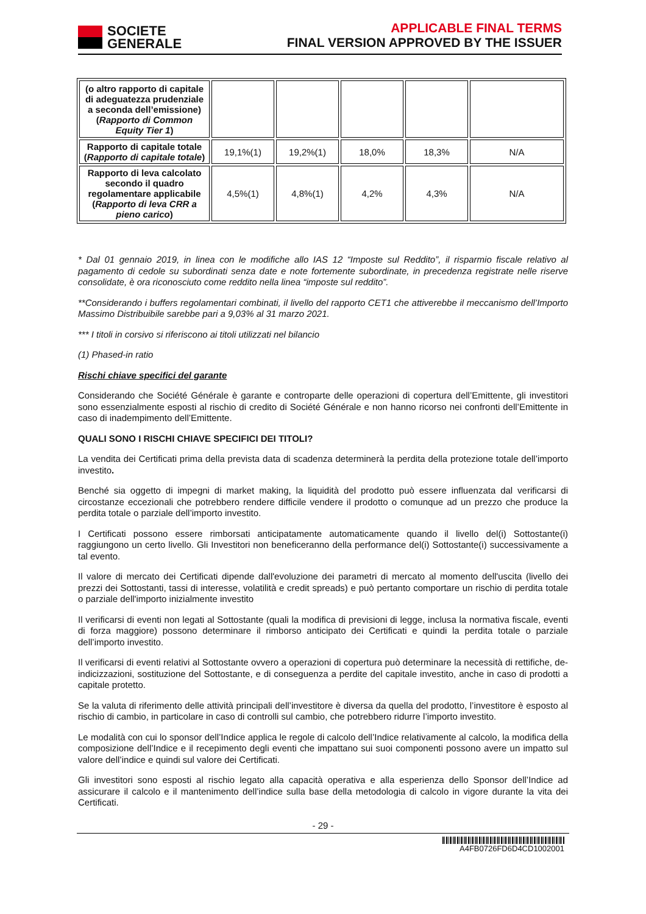SOCIETE
GENERALE
APPLICABLE FINAL TERMS
FINAL VERSION APPROVED BY THE ISSUER
| (o altro rapporto di capitale di adeguatezza prudenziale a seconda dell’emissione) ( Rapporto di Common Equity Tier 1 ) | | | | | |
| Rapporto di capitale totale ( Rapporto di capitale totale ) | 19,1%(1) | 19,2%(1) | 18,0% | 18,3% | N/A |
| Rapporto di leva calcolato secondo il quadro regolamentare applicabile ( Rapporto di leva CRR a pieno carico ) | 4,5%(1) | 4,8%(1) | 4,2% | 4,3% | N/A |
* Dal 01 gennaio 2019, in linea con le modifiche allo IAS 12 “Imposte sul Reddito”, il risparmio fiscale relativo al pagamento di cedole su subordinati senza date e note fortemente subordinate, in precedenza registrate nelle riserve consolidate, è ora riconosciuto come reddito nella linea “imposte sul reddito”.
**Considerando i buffers regolamentari combinati, il livello del rapporto CET1 che attiverebbe il meccanismo dell’Importo Massimo Distribuibile sarebbe pari a 9,03% al 31 marzo 2021.
*** I titoli in corsivo si riferiscono ai titoli utilizzati nel bilancio
(1) Phased-in ratio
Rischi chiave specifici del garante
Considerando che Société Générale è garante e controparte delle operazioni di copertura dell’Emittente, gli investitori sono essenzialmente esposti al rischio di credito di Société Générale e non hanno ricorso nei confronti dell’Emittente in caso di inadempimento dell’Emittente.
QUALI SONO I RISCHI CHIAVE SPECIFICI DEI TITOLI?
La vendita dei Certificati prima della prevista data di scadenza determinerà la perdita della protezione totale dell’importo investito.
Benché sia oggetto di impegni di market making, la liquidità del prodotto può essere influenzata dal verificarsi di circostanze eccezionali che potrebbero rendere difficile vendere il prodotto o comunque ad un prezzo che produce la perdita totale o parziale dell’importo investito.
I Certificati possono essere rimborsati anticipatamente automaticamente quando il livello del(i) Sottostante(i) raggiungono un certo livello. Gli Investitori non beneficeranno della performance del(i) Sottostante(i) successivamente a tal evento.
Il valore di mercato dei Certificati dipende dall'evoluzione dei parametri di mercato al momento dell'uscita (livello dei prezzi dei Sottostanti, tassi di interesse, volatilità e credit spreads) e può pertanto comportare un rischio di perdita totale o parziale dell'importo inizialmente investito
Il verificarsi di eventi non legati al Sottostante (quali la modifica di previsioni di legge, inclusa la normativa fiscale, eventi di forza maggiore) possono determinare il rimborso anticipato dei Certificati e quindi la perdita totale o parziale dell’importo investito.
Il verificarsi di eventi relativi al Sottostante ovvero a operazioni di copertura può determinare la necessità di rettifiche, de-indicizzazioni, sostituzione del Sottostante, e di conseguenza a perdite del capitale investito, anche in caso di prodotti a capitale protetto.
Se la valuta di riferimento delle attività principali dell’investitore è diversa da quella del prodotto, l’investitore è esposto al rischio di cambio, in particolare in caso di controlli sul cambio, che potrebbero ridurre l’importo investito.
Le modalità con cui lo sponsor dell’Indice applica le regole di calcolo dell’Indice relativamente al calcolo, la modifica della composizione dell’Indice e il recepimento degli eventi che impattano sui suoi componenti possono avere un impatto sul valore dell’indice e quindi sul valore dei Certificati.
Gli investitori sono esposti al rischio legato alla capacità operativa e alla esperienza dello Sponsor dell’Indice ad assicurare il calcolo e il mantenimento dell’indice sulla base della metodologia di calcolo in vigore durante la vita dei Certificati.
- 29 -
A4FB0726FD6D4CD1002001